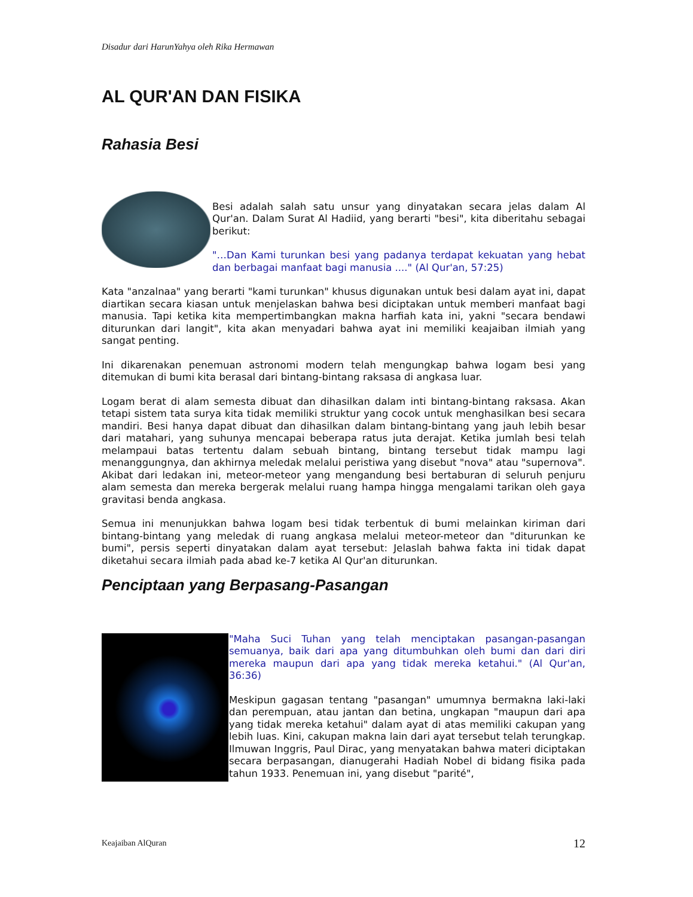Disadur dari HarunYahya oleh Rika Hermawan
AL QUR'AN DAN FISIKA
Rahasia Besi
Besi adalah salah satu unsur yang dinyatakan secara jelas dalam Al Qur'an. Dalam Surat Al Hadiid, yang berarti "besi", kita diberitahu sebagai berikut:
"…Dan Kami turunkan besi yang padanya terdapat kekuatan yang hebat dan berbagai manfaat bagi manusia ...." (Al Qur'an, 57:25)
Kata "anzalnaa" yang berarti "kami turunkan" khusus digunakan untuk besi dalam ayat ini, dapat diartikan secara kiasan untuk menjelaskan bahwa besi diciptakan untuk memberi manfaat bagi manusia. Tapi ketika kita mempertimbangkan makna harfiah kata ini, yakni "secara bendawi diturunkan dari langit", kita akan menyadari bahwa ayat ini memiliki keajaiban ilmiah yang sangat penting.
Ini dikarenakan penemuan astronomi modern telah mengungkap bahwa logam besi yang ditemukan di bumi kita berasal dari bintang-bintang raksasa di angkasa luar.
Logam berat di alam semesta dibuat dan dihasilkan dalam inti bintang-bintang raksasa. Akan tetapi sistem tata surya kita tidak memiliki struktur yang cocok untuk menghasilkan besi secara mandiri. Besi hanya dapat dibuat dan dihasilkan dalam bintang-bintang yang jauh lebih besar dari matahari, yang suhunya mencapai beberapa ratus juta derajat. Ketika jumlah besi telah melampaui batas tertentu dalam sebuah bintang, bintang tersebut tidak mampu lagi menanggungnya, dan akhirnya meledak melalui peristiwa yang disebut "nova" atau "supernova". Akibat dari ledakan ini, meteor-meteor yang mengandung besi bertaburan di seluruh penjuru alam semesta dan mereka bergerak melalui ruang hampa hingga mengalami tarikan oleh gaya gravitasi benda angkasa.
Semua ini menunjukkan bahwa logam besi tidak terbentuk di bumi melainkan kiriman dari bintang-bintang yang meledak di ruang angkasa melalui meteor-meteor dan "diturunkan ke bumi", persis seperti dinyatakan dalam ayat tersebut: Jelaslah bahwa fakta ini tidak dapat diketahui secara ilmiah pada abad ke-7 ketika Al Qur'an diturunkan.
Penciptaan yang Berpasang-Pasangan
"Maha Suci Tuhan yang telah menciptakan pasangan-pasangan semuanya, baik dari apa yang ditumbuhkan oleh bumi dan dari diri mereka maupun dari apa yang tidak mereka ketahui." (Al Qur'an, 36:36)
Meskipun gagasan tentang "pasangan" umumnya bermakna laki-laki dan perempuan, atau jantan dan betina, ungkapan "maupun dari apa yang tidak mereka ketahui" dalam ayat di atas memiliki cakupan yang lebih luas. Kini, cakupan makna lain dari ayat tersebut telah terungkap. Ilmuwan Inggris, Paul Dirac, yang menyatakan bahwa materi diciptakan secara berpasangan, dianugerahi Hadiah Nobel di bidang fisika pada tahun 1933. Penemuan ini, yang disebut "parité",
Keajaiban AlQuran 12